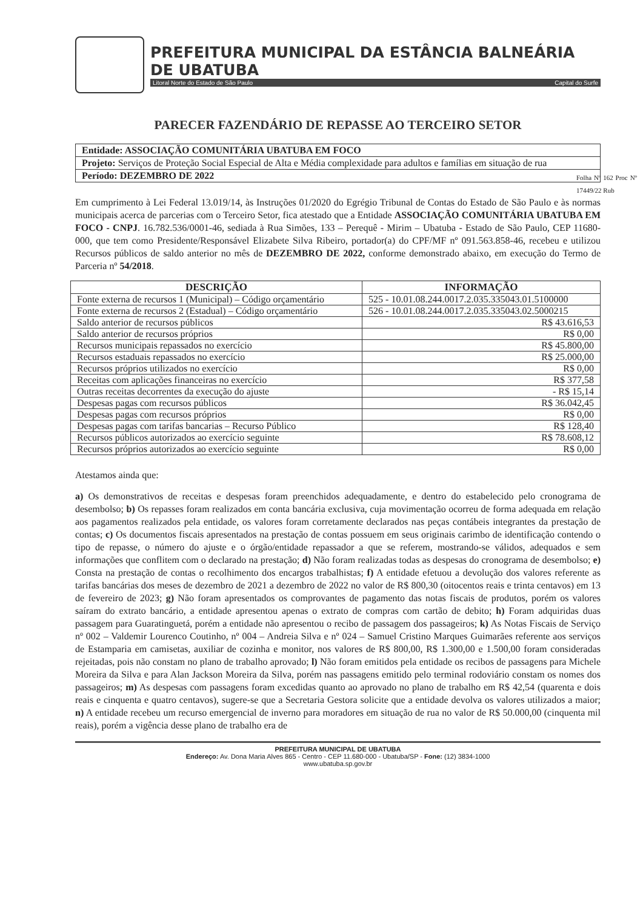PREFEITURA MUNICIPAL DA ESTÂNCIA BALNEÁRIA DE UBATUBA
Litoral Norte do Estado de São Paulo Capital do Surfe
PARECER FAZENDÁRIO DE REPASSE AO TERCEIRO SETOR
| Entidade: ASSOCIAÇÃO COMUNITÁRIA UBATUBA EM FOCO |
| Projeto: Serviços de Proteção Social Especial de Alta e Média complexidade para adultos e famílias em situação de rua |
| Período: DEZEMBRO DE 2022 |
Em cumprimento à Lei Federal 13.019/14, às Instruções 01/2020 do Egrégio Tribunal de Contas do Estado de São Paulo e às normas municipais acerca de parcerias com o Terceiro Setor, fica atestado que a Entidade ASSOCIAÇÃO COMUNITÁRIA UBATUBA EM FOCO - CNPJ. 16.782.536/0001-46, sediada à Rua Simões, 133 – Perequê - Mirim – Ubatuba - Estado de São Paulo, CEP 11680-000, que tem como Presidente/Responsável Elizabete Silva Ribeiro, portador(a) do CPF/MF nº 091.563.858-46, recebeu e utilizou Recursos públicos de saldo anterior no mês de DEZEMBRO DE 2022, conforme demonstrado abaixo, em execução do Termo de Parceria nº 54/2018.
Folha Nº 162 Proc Nº 17449/22 Rub
| DESCRIÇÃO | INFORMAÇÃO |
| --- | --- |
| Fonte externa de recursos 1 (Municipal) – Código orçamentário | 525 - 10.01.08.244.0017.2.035.335043.01.5100000 |
| Fonte externa de recursos 2 (Estadual) – Código orçamentário | 526 - 10.01.08.244.0017.2.035.335043.02.5000215 |
| Saldo anterior de recursos públicos | R$ 43.616,53 |
| Saldo anterior de recursos próprios | R$ 0,00 |
| Recursos municipais repassados no exercício | R$ 45.800,00 |
| Recursos estaduais repassados no exercício | R$ 25.000,00 |
| Recursos próprios utilizados no exercício | R$ 0,00 |
| Receitas com aplicações financeiras no exercício | R$ 377,58 |
| Outras receitas decorrentes da execução do ajuste | - R$ 15,14 |
| Despesas pagas com recursos públicos | R$ 36.042,45 |
| Despesas pagas com recursos próprios | R$ 0,00 |
| Despesas pagas com tarifas bancarias – Recurso Público | R$ 128,40 |
| Recursos públicos autorizados ao exercício seguinte | R$ 78.608,12 |
| Recursos próprios autorizados ao exercício seguinte | R$ 0,00 |
Atestamos ainda que:
a) Os demonstrativos de receitas e despesas foram preenchidos adequadamente, e dentro do estabelecido pelo cronograma de desembolso; b) Os repasses foram realizados em conta bancária exclusiva, cuja movimentação ocorreu de forma adequada em relação aos pagamentos realizados pela entidade, os valores foram corretamente declarados nas peças contábeis integrantes da prestação de contas; c) Os documentos fiscais apresentados na prestação de contas possuem em seus originais carimbo de identificação contendo o tipo de repasse, o número do ajuste e o órgão/entidade repassador a que se referem, mostrando-se válidos, adequados e sem informações que conflitem com o declarado na prestação; d) Não foram realizadas todas as despesas do cronograma de desembolso; e) Consta na prestação de contas o recolhimento dos encargos trabalhistas; f) A entidade efetuou a devolução dos valores referente as tarifas bancárias dos meses de dezembro de 2021 a dezembro de 2022 no valor de R$ 800,30 (oitocentos reais e trinta centavos) em 13 de fevereiro de 2023; g) Não foram apresentados os comprovantes de pagamento das notas fiscais de produtos, porém os valores saíram do extrato bancário, a entidade apresentou apenas o extrato de compras com cartão de debito; h) Foram adquiridas duas passagem para Guaratinguetá, porém a entidade não apresentou o recibo de passagem dos passageiros; k) As Notas Fiscais de Serviço nº 002 – Valdemir Lourenco Coutinho, nº 004 – Andreia Silva e nº 024 – Samuel Cristino Marques Guimarães referente aos serviços de Estamparia em camisetas, auxiliar de cozinha e monitor, nos valores de R$ 800,00, R$ 1.300,00 e 1.500,00 foram consideradas rejeitadas, pois não constam no plano de trabalho aprovado; l) Não foram emitidos pela entidade os recibos de passagens para Michele Moreira da Silva e para Alan Jackson Moreira da Silva, porém nas passagens emitido pelo terminal rodoviário constam os nomes dos passageiros; m) As despesas com passagens foram excedidas quanto ao aprovado no plano de trabalho em R$ 42,54 (quarenta e dois reais e cinquenta e quatro centavos), sugere-se que a Secretaria Gestora solicite que a entidade devolva os valores utilizados a maior; n) A entidade recebeu um recurso emergencial de inverno para moradores em situação de rua no valor de R$ 50.000,00 (cinquenta mil reais), porém a vigência desse plano de trabalho era de
PREFEITURA MUNICIPAL DE UBATUBA
Endereço: Av. Dona Maria Alves 865 - Centro - CEP 11.680-000 - Ubatuba/SP - Fone: (12) 3834-1000
www.ubatuba.sp.gov.br